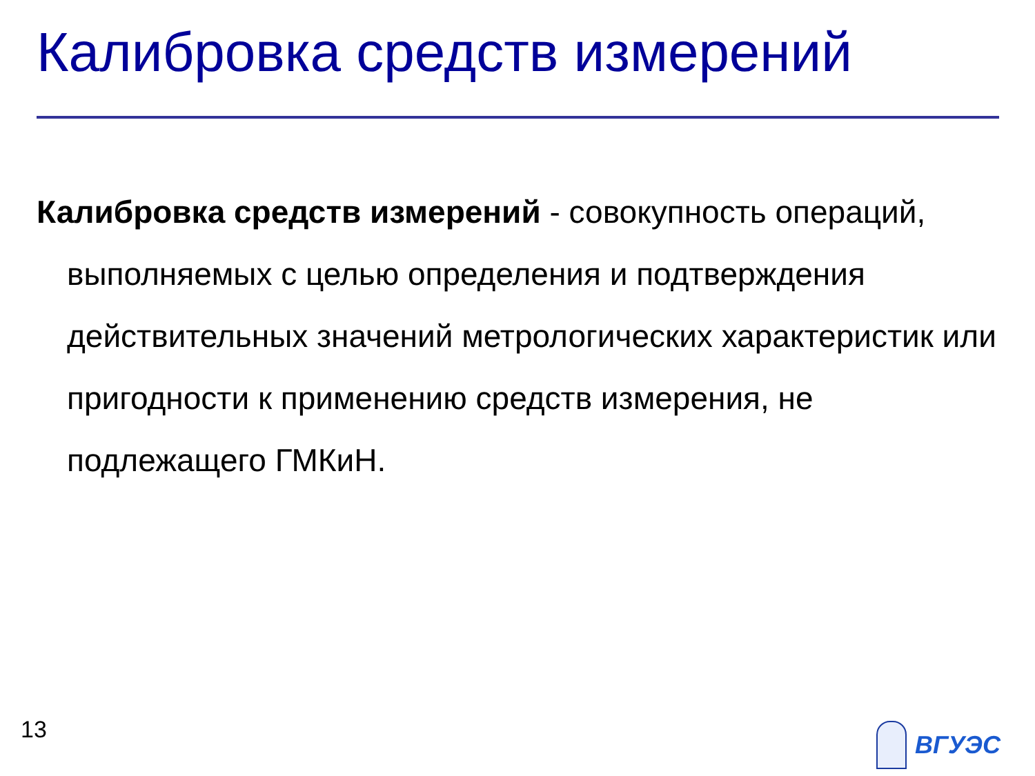Калибровка средств измерений
Калибровка средств измерений - совокупность операций, выполняемых с целью определения и подтверждения действительных значений метрологических характеристик или пригодности к применению средств измерения, не подлежащего ГМКиН.
13 ВГУЭС